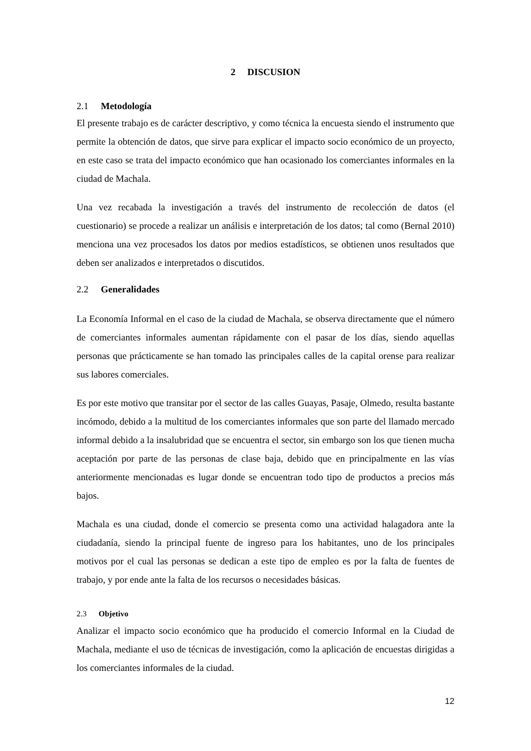2 DISCUSION
2.1 Metodología
El presente trabajo es de carácter descriptivo, y como técnica la encuesta siendo el instrumento que permite la obtención de datos, que sirve para explicar el impacto socio económico de un proyecto, en este caso se trata del impacto económico que han ocasionado los comerciantes informales en la ciudad de Machala.
Una vez recabada la investigación a través del instrumento de recolección de datos (el cuestionario) se procede a realizar un análisis e interpretación de los datos; tal como (Bernal 2010) menciona una vez procesados los datos por medios estadísticos, se obtienen unos resultados que deben ser analizados e interpretados o discutidos.
2.2 Generalidades
La Economía Informal en el caso de la ciudad de Machala, se observa directamente que el número de comerciantes informales aumentan rápidamente con el pasar de los días, siendo aquellas personas que prácticamente se han tomado las principales calles de la capital orense para realizar sus labores comerciales.
Es por este motivo que transitar por el sector de las calles Guayas, Pasaje, Olmedo, resulta bastante incómodo, debido a la multitud de los comerciantes informales que son parte del llamado mercado informal debido a la insalubridad que se encuentra el sector, sin embargo son los que tienen mucha aceptación por parte de las personas de clase baja, debido que en principalmente en las vías anteriormente mencionadas es lugar donde se encuentran todo tipo de productos a precios más bajos.
Machala es una ciudad, donde el comercio se presenta como una actividad halagadora ante la ciudadanía, siendo la principal fuente de ingreso para los habitantes, uno de los principales motivos por el cual las personas se dedican a este tipo de empleo es por la falta de fuentes de trabajo, y por ende ante la falta de los recursos o necesidades básicas.
2.3 Objetivo
Analizar el impacto socio económico que ha producido el comercio Informal en la Ciudad de Machala, mediante el uso de técnicas de investigación, como la aplicación de encuestas dirigidas a los comerciantes informales de la ciudad.
12